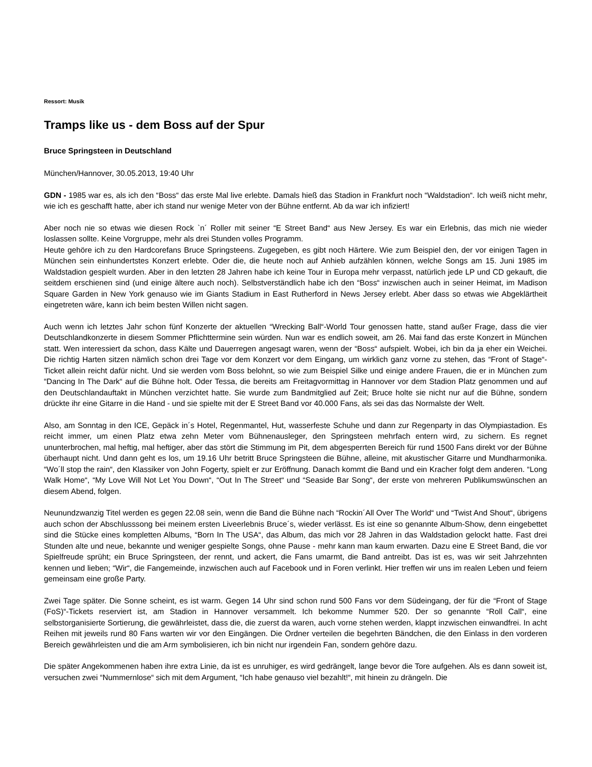Ressort: Musik
Tramps like us - dem Boss auf der Spur
Bruce Springsteen in Deutschland
München/Hannover, 30.05.2013, 19:40 Uhr
GDN - 1985 war es, als ich den “Boss“ das erste Mal live erlebte. Damals hieß das Stadion in Frankfurt noch “Waldstadion“. Ich weiß nicht mehr, wie ich es geschafft hatte, aber ich stand nur wenige Meter von der Bühne entfernt. Ab da war ich infiziert!
Aber noch nie so etwas wie diesen Rock `n´ Roller mit seiner “E Street Band“ aus New Jersey. Es war ein Erlebnis, das mich nie wieder loslassen sollte. Keine Vorgruppe, mehr als drei Stunden volles Programm.
Heute gehöre ich zu den Hardcorefans Bruce Springsteens. Zugegeben, es gibt noch Härtere. Wie zum Beispiel den, der vor einigen Tagen in München sein einhundertstes Konzert erlebte. Oder die, die heute noch auf Anhieb aufzählen können, welche Songs am 15. Juni 1985 im Waldstadion gespielt wurden. Aber in den letzten 28 Jahren habe ich keine Tour in Europa mehr verpasst, natürlich jede LP und CD gekauft, die seitdem erschienen sind (und einige ältere auch noch). Selbstverständlich habe ich den “Boss“ inzwischen auch in seiner Heimat, im Madison Square Garden in New York genauso wie im Giants Stadium in East Rutherford in News Jersey erlebt. Aber dass so etwas wie Abgeklärtheit eingetreten wäre, kann ich beim besten Willen nicht sagen.
Auch wenn ich letztes Jahr schon fünf Konzerte der aktuellen “Wrecking Ball“-World Tour genossen hatte, stand außer Frage, dass die vier Deutschlandkonzerte in diesem Sommer Pflichttermine sein würden. Nun war es endlich soweit, am 26. Mai fand das erste Konzert in München statt. Wen interessiert da schon, dass Kälte und Dauerregen angesagt waren, wenn der “Boss“ aufspielt. Wobei, ich bin da ja eher ein Weichei. Die richtig Harten sitzen nämlich schon drei Tage vor dem Konzert vor dem Eingang, um wirklich ganz vorne zu stehen, das “Front of Stage“-Ticket allein reicht dafür nicht. Und sie werden vom Boss belohnt, so wie zum Beispiel Silke und einige andere Frauen, die er in München zum “Dancing In The Dark“ auf die Bühne holt. Oder Tessa, die bereits am Freitagvormittag in Hannover vor dem Stadion Platz genommen und auf den Deutschlandauftakt in München verzichtet hatte. Sie wurde zum Bandmitglied auf Zeit; Bruce holte sie nicht nur auf die Bühne, sondern drückte ihr eine Gitarre in die Hand - und sie spielte mit der E Street Band vor 40.000 Fans, als sei das das Normalste der Welt.
Also, am Sonntag in den ICE, Gepäck in´s Hotel, Regenmantel, Hut, wasserfeste Schuhe und dann zur Regenparty in das Olympiastadion. Es reicht immer, um einen Platz etwa zehn Meter vom Bühnenausleger, den Springsteen mehrfach entern wird, zu sichern. Es regnet ununterbrochen, mal heftig, mal heftiger, aber das stört die Stimmung im Pit, dem abgesperrten Bereich für rund 1500 Fans direkt vor der Bühne überhaupt nicht. Und dann geht es los, um 19.16 Uhr betritt Bruce Springsteen die Bühne, alleine, mit akustischer Gitarre und Mundharmonika. “Wo´ll stop the rain“, den Klassiker von John Fogerty, spielt er zur Eröffnung. Danach kommt die Band und ein Kracher folgt dem anderen. “Long Walk Home“, “My Love Will Not Let You Down“, “Out In The Street“ und “Seaside Bar Song“, der erste von mehreren Publikumswünschen an diesem Abend, folgen.
Neunundzwanzig Titel werden es gegen 22.08 sein, wenn die Band die Bühne nach “Rockin´All Over The World“ und “Twist And Shout“, übrigens auch schon der Abschlusssong bei meinem ersten Liveerlebnis Bruce´s, wieder verlässt. Es ist eine so genannte Album-Show, denn eingebettet sind die Stücke eines kompletten Albums, “Born In The USA“, das Album, das mich vor 28 Jahren in das Waldstadion gelockt hatte. Fast drei Stunden alte und neue, bekannte und weniger gespielte Songs, ohne Pause - mehr kann man kaum erwarten. Dazu eine E Street Band, die vor Spielfreude sprüht; ein Bruce Springsteen, der rennt, und ackert, die Fans umarmt, die Band antreibt. Das ist es, was wir seit Jahrzehnten kennen und lieben; “Wir“, die Fangemeinde, inzwischen auch auf Facebook und in Foren verlinkt. Hier treffen wir uns im realen Leben und feiern gemeinsam eine große Party.
Zwei Tage später. Die Sonne scheint, es ist warm. Gegen 14 Uhr sind schon rund 500 Fans vor dem Südeingang, der für die “Front of Stage (FoS)“-Tickets reserviert ist, am Stadion in Hannover versammelt. Ich bekomme Nummer 520. Der so genannte “Roll Call“, eine selbstorganisierte Sortierung, die gewährleistet, dass die, die zuerst da waren, auch vorne stehen werden, klappt inzwischen einwandfrei. In acht Reihen mit jeweils rund 80 Fans warten wir vor den Eingängen. Die Ordner verteilen die begehrten Bändchen, die den Einlass in den vorderen Bereich gewährleisten und die am Arm symbolisieren, ich bin nicht nur irgendein Fan, sondern gehöre dazu.
Die später Angekommenen haben ihre extra Linie, da ist es unruhiger, es wird gedrängelt, lange bevor die Tore aufgehen. Als es dann soweit ist, versuchen zwei “Nummernlose“ sich mit dem Argument, “Ich habe genauso viel bezahlt!“, mit hinein zu drängeln. Die